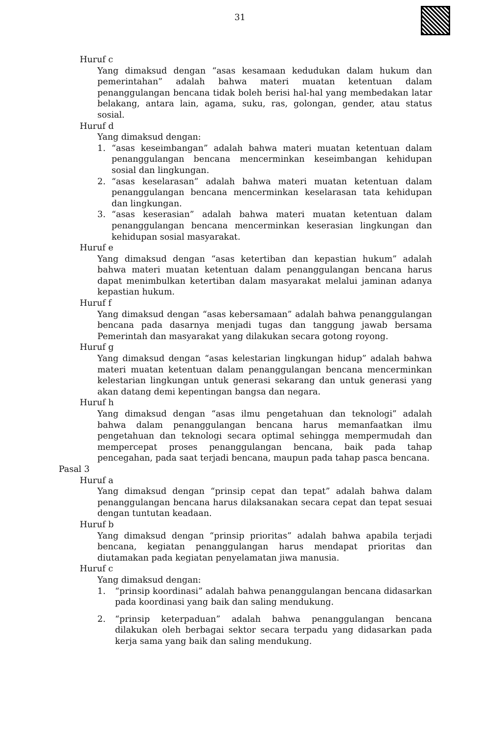31
Huruf c
Yang dimaksud dengan “asas kesamaan kedudukan dalam hukum dan pemerintahan” adalah bahwa materi muatan ketentuan dalam penanggulangan bencana tidak boleh berisi hal-hal yang membedakan latar belakang, antara lain, agama, suku, ras, golongan, gender, atau status sosial.
Huruf d
Yang dimaksud dengan:
1. “asas keseimbangan” adalah bahwa materi muatan ketentuan dalam penanggulangan bencana mencerminkan keseimbangan kehidupan sosial dan lingkungan.
2. “asas keselarasan” adalah bahwa materi muatan ketentuan dalam penanggulangan bencana mencerminkan keselarasan tata kehidupan dan lingkungan.
3. “asas keserasian” adalah bahwa materi muatan ketentuan dalam penanggulangan bencana mencerminkan keserasian lingkungan dan kehidupan sosial masyarakat.
Huruf e
Yang dimaksud dengan “asas ketertiban dan kepastian hukum” adalah bahwa materi muatan ketentuan dalam penanggulangan bencana harus dapat menimbulkan ketertiban dalam masyarakat melalui jaminan adanya kepastian hukum.
Huruf f
Yang dimaksud dengan “asas kebersamaan” adalah bahwa penanggulangan bencana pada dasarnya menjadi tugas dan tanggung jawab bersama Pemerintah dan masyarakat yang dilakukan secara gotong royong.
Huruf g
Yang dimaksud dengan “asas kelestarian lingkungan hidup” adalah bahwa materi muatan ketentuan dalam penanggulangan bencana mencerminkan kelestarian lingkungan untuk generasi sekarang dan untuk generasi yang akan datang demi kepentingan bangsa dan negara.
Huruf h
Yang dimaksud dengan “asas ilmu pengetahuan dan teknologi” adalah bahwa dalam penanggulangan bencana harus memanfaatkan ilmu pengetahuan dan teknologi secara optimal sehingga mempermudah dan mempercepat proses penanggulangan bencana, baik pada tahap pencegahan, pada saat terjadi bencana, maupun pada tahap pasca bencana.
Pasal 3
Huruf a
Yang dimaksud dengan “prinsip cepat dan tepat” adalah bahwa dalam penanggulangan bencana harus dilaksanakan secara cepat dan tepat sesuai dengan tuntutan keadaan.
Huruf b
Yang dimaksud dengan “prinsip prioritas” adalah bahwa apabila terjadi bencana, kegiatan penanggulangan harus mendapat prioritas dan diutamakan pada kegiatan penyelamatan jiwa manusia.
Huruf c
Yang dimaksud dengan:
1. “prinsip koordinasi” adalah bahwa penanggulangan bencana didasarkan pada koordinasi yang baik dan saling mendukung.
2. “prinsip keterpaduan” adalah bahwa penanggulangan bencana dilakukan oleh berbagai sektor secara terpadu yang didasarkan pada kerja sama yang baik dan saling mendukung.